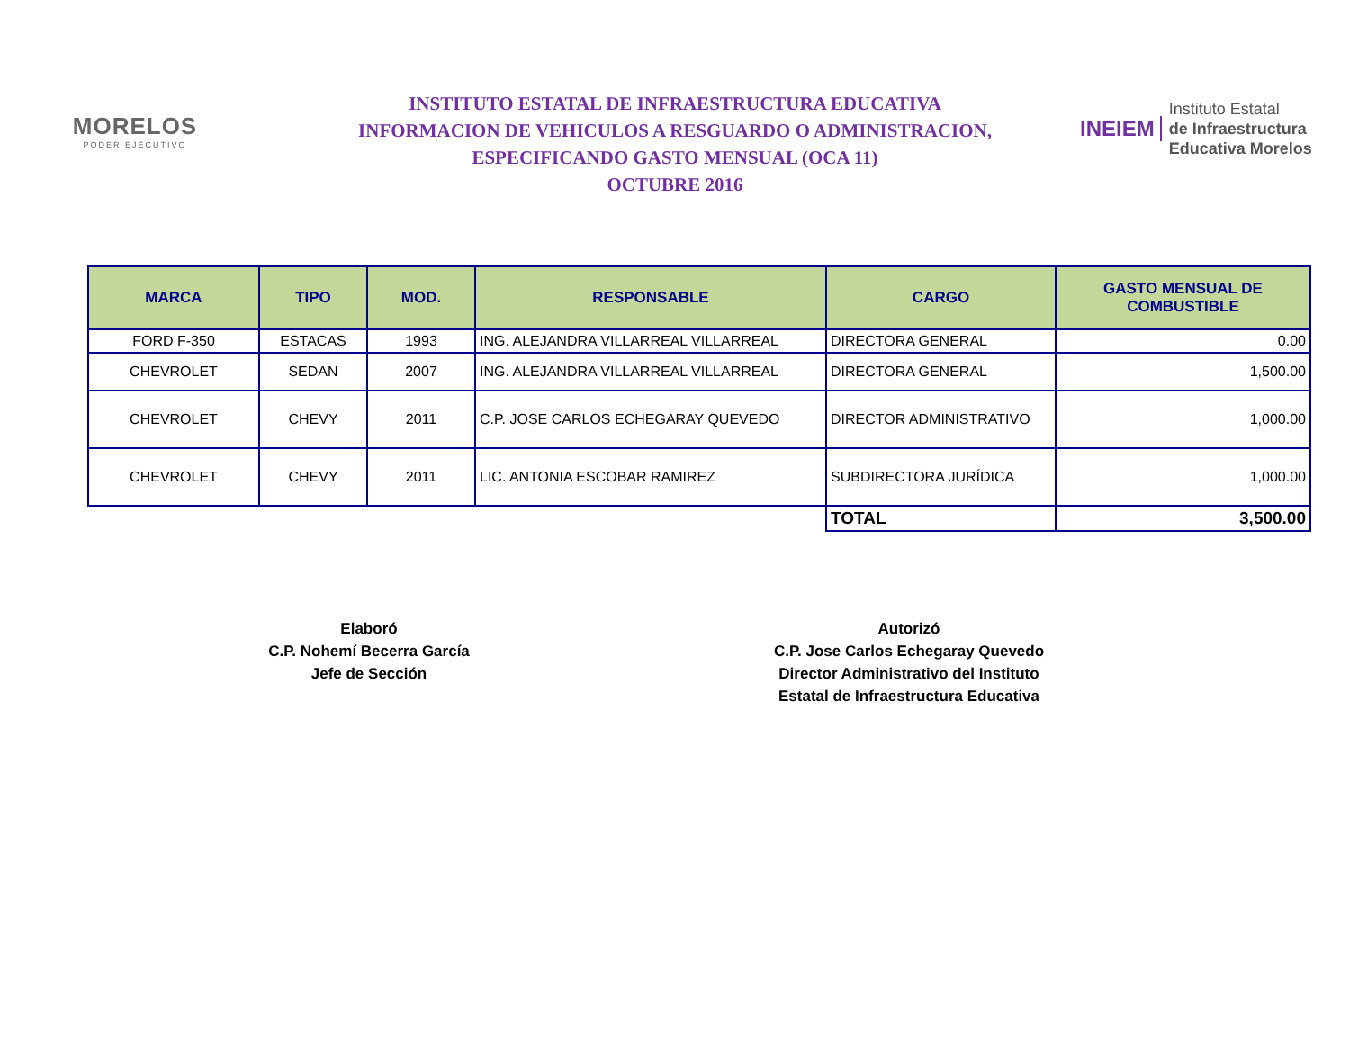MORELOS
PODER EJECUTIVO
INSTITUTO ESTATAL DE INFRAESTRUCTURA EDUCATIVA
INFORMACION DE VEHICULOS A RESGUARDO O ADMINISTRACION,
ESPECIFICANDO GASTO MENSUAL (OCA 11)
OCTUBRE 2016
INEIEM
Instituto Estatal
de Infraestructura
Educativa Morelos
| MARCA | TIPO | MOD. | RESPONSABLE | CARGO | GASTO MENSUAL DE COMBUSTIBLE |
| --- | --- | --- | --- | --- | --- |
| FORD F-350 | ESTACAS | 1993 | ING. ALEJANDRA VILLARREAL VILLARREAL | DIRECTORA GENERAL | 0.00 |
| CHEVROLET | SEDAN | 2007 | ING. ALEJANDRA VILLARREAL VILLARREAL | DIRECTORA GENERAL | 1,500.00 |
| CHEVROLET | CHEVY | 2011 | C.P. JOSE CARLOS ECHEGARAY QUEVEDO | DIRECTOR ADMINISTRATIVO | 1,000.00 |
| CHEVROLET | CHEVY | 2011 | LIC. ANTONIA ESCOBAR RAMIREZ | SUBDIRECTORA JURÍDICA | 1,000.00 |
| | | | | TOTAL | 3,500.00 |
Elaboró
C.P. Nohemí Becerra García
Jefe de Sección
Autorizó
C.P. Jose Carlos Echegaray Quevedo
Director Administrativo del Instituto
Estatal de Infraestructura Educativa